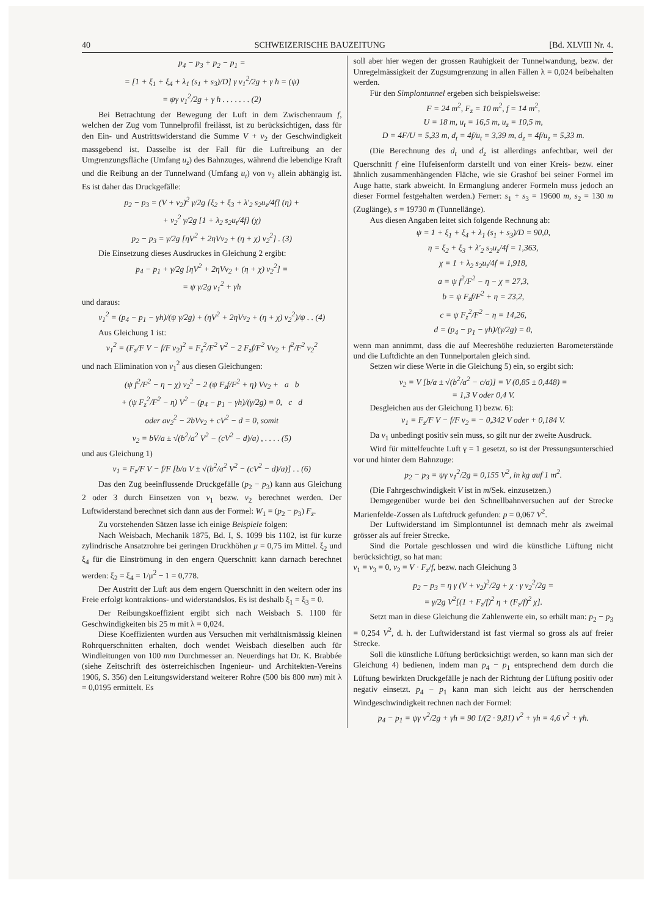40 SCHWEIZERISCHE BAUZEITUNG [Bd. XLVIII Nr. 4.
p<sub>4</sub> − p<sub>3</sub> + p<sub>2</sub> − p<sub>1</sub> =
= [1 + ξ<sub>1</sub> + ξ<sub>4</sub> + λ<sub>1</sub> (s<sub>1</sub> + s<sub>3</sub>)/D] γ v<sub>1</sub><sup>2</sup>/2g + γ h = (ψ)
= ψγ v<sub>1</sub><sup>2</sup>/2g + γ h . . . . . . . (2)
Bei Betrachtung der Bewegung der Luft in dem Zwischenraum f, welchen der Zug vom Tunnelprofil freilässt, ist zu berücksichtigen, dass für den Ein- und Austrittswiderstand die Summe V + v<sub>2</sub> der Geschwindigkeit massgebend ist. Dasselbe ist der Fall für die Luftreibung an der Umgrenzungsfläche (Umfang u<sub>z</sub>) des Bahnzuges, während die lebendige Kraft und die Reibung an der Tunnelwand (Umfang u<sub>t</sub>) von v<sub>2</sub> allein abhängig ist. Es ist daher das Druckgefälle:
p<sub>2</sub> − p<sub>3</sub> = (V + v<sub>2</sub>)<sup>2</sup> γ/2g [ξ<sub>2</sub> + ξ<sub>3</sub> + λ'<sub>2</sub> s<sub>2</sub>u<sub>z</sub>/4f] (η) +
+ v<sub>2</sub><sup>2</sup> γ/2g [1 + λ<sub>2</sub> s<sub>2</sub>u<sub>t</sub>/4f] (χ)
p<sub>2</sub> − p<sub>3</sub> = γ/2g [ηV<sup>2</sup> + 2ηVv<sub>2</sub> + (η + χ) v<sub>2</sub><sup>2</sup>] . (3)
Die Einsetzung dieses Ausdruckes in Gleichung 2 ergibt:
p<sub>4</sub> − p<sub>1</sub> + γ/2g [ηV<sup>2</sup> + 2ηVv<sub>2</sub> + (η + χ) v<sub>2</sub><sup>2</sup>] =
= ψ γ/2g v<sub>1</sub><sup>2</sup> + γh
und daraus:
v<sub>1</sub><sup>2</sup> = (p<sub>4</sub> − p<sub>1</sub> − γh)/(ψ γ/2g) + (ηV<sup>2</sup> + 2ηVv<sub>2</sub> + (η + χ) v<sub>2</sub><sup>2</sup>)/ψ . . (4)
Aus Gleichung 1 ist:
v<sub>1</sub><sup>2</sup> = (F<sub>z</sub>/F V − f/F v<sub>2</sub>)<sup>2</sup> = F<sub>z</sub><sup>2</sup>/F<sup>2</sup> V<sup>2</sup> − 2 F<sub>z</sub>f/F<sup>2</sup> Vv<sub>2</sub> + f<sup>2</sup>/F<sup>2</sup> v<sub>2</sub><sup>2</sup>
und nach Elimination von v<sub>1</sub><sup>2</sup> aus diesen Gleichungen:
(ψ f<sup>2</sup>/F<sup>2</sup> − η − χ) v<sub>2</sub><sup>2</sup> − 2 (ψ F<sub>z</sub>f/F<sup>2</sup> + η) Vv<sub>2</sub> + a b
+ (ψ F<sub>z</sub><sup>2</sup>/F<sup>2</sup> − η) V<sup>2</sup> − (p<sub>4</sub> − p<sub>1</sub> − γh)/(γ/2g) = 0, c d
oder av<sub>2</sub><sup>2</sup> − 2bVv<sub>2</sub> + cV<sup>2</sup> − d = 0, somit
v<sub>2</sub> = bV/a ± √(b<sup>2</sup>/a<sup>2</sup> V<sup>2</sup> − (cV<sup>2</sup> − d)/a) , . . . . (5)
und aus Gleichung 1)
v<sub>1</sub> = F<sub>z</sub>/F V − f/F [b/a V ± √(b<sup>2</sup>/a<sup>2</sup> V<sup>2</sup> − (cV<sup>2</sup> − d)/a)] . . (6)
Das den Zug beeinflussende Druckgefälle (p<sub>2</sub> − p<sub>3</sub>) kann aus Gleichung 2 oder 3 durch Einsetzen von v<sub>1</sub> bezw. v<sub>2</sub> berechnet werden. Der Luftwiderstand berechnet sich dann aus der Formel: W<sub>1</sub> = (p<sub>2</sub> − p<sub>3</sub>) F<sub>z</sub>.
Zu vorstehenden Sätzen lasse ich einige Beispiele folgen:
Nach Weisbach, Mechanik 1875, Bd. I, S. 1099 bis 1102, ist für kurze zylindrische Ansatzrohre bei geringen Druckhöhen μ = 0,75 im Mittel. ξ<sub>2</sub> und ξ<sub>4</sub> für die Einströmung in den engern Querschnitt kann darnach berechnet werden: ξ<sub>2</sub> = ξ<sub>4</sub> = 1/μ<sup>2</sup> − 1 = 0,778.
Der Austritt der Luft aus dem engern Querschnitt in den weitern oder ins Freie erfolgt kontraktions- und widerstandslos. Es ist deshalb ξ<sub>1</sub> = ξ<sub>3</sub> = 0.
Der Reibungskoeffizient ergibt sich nach Weisbach S. 1100 für Geschwindigkeiten bis 25 m mit λ = 0,024.
Diese Koeffizienten wurden aus Versuchen mit verhältnismässig kleinen Rohrquerschnitten erhalten, doch wendet Weisbach dieselben auch für Windleitungen von 100 mm Durchmesser an. Neuerdings hat Dr. K. Brabbée (siehe Zeitschrift des österreichischen Ingenieur- und Architekten-Vereins 1906, S. 356) den Leitungswiderstand weiterer Rohre (500 bis 800 mm) mit λ = 0,0195 ermittelt. Es
soll aber hier wegen der grossen Rauhigkeit der Tunnelwandung, bezw. der Unregelmässigkeit der Zugsumgrenzung in allen Fällen λ = 0,024 beibehalten werden.
Für den Simplontunnel ergeben sich beispielsweise:
F = 24 m<sup>2</sup>, F<sub>z</sub> = 10 m<sup>2</sup>, f = 14 m<sup>2</sup>,
U = 18 m, u<sub>t</sub> = 16,5 m, u<sub>z</sub> = 10,5 m,
D = 4F/U = 5,33 m, d<sub>t</sub> = 4f/u<sub>t</sub> = 3,39 m, d<sub>z</sub> = 4f/u<sub>z</sub> = 5,33 m.
(Die Berechnung des d<sub>t</sub> und d<sub>z</sub> ist allerdings anfechtbar, weil der Querschnitt f eine Hufeisenform darstellt und von einer Kreis- bezw. einer ähnlich zusammenhängenden Fläche, wie sie Grashof bei seiner Formel im Auge hatte, stark abweicht. In Ermanglung anderer Formeln muss jedoch an dieser Formel festgehalten werden.) Ferner: s<sub>1</sub> + s<sub>3</sub> = 19600 m, s<sub>2</sub> = 130 m (Zuglänge), s = 19730 m (Tunnellänge).
Aus diesen Angaben leitet sich folgende Rechnung ab:
ψ = 1 + ξ<sub>1</sub> + ξ<sub>4</sub> + λ<sub>1</sub> (s<sub>1</sub> + s<sub>3</sub>)/D = 90,0,
η = ξ<sub>2</sub> + ξ<sub>3</sub> + λ'<sub>2</sub> s<sub>2</sub>u<sub>z</sub>/4f = 1,363,
χ = 1 + λ<sub>2</sub> s<sub>2</sub>u<sub>t</sub>/4f = 1,918,
a = ψ f<sup>2</sup>/F<sup>2</sup> − η − χ = 27,3,
b = ψ F<sub>z</sub>f/F<sup>2</sup> + η = 23,2,
c = ψ F<sub>z</sub><sup>2</sup>/F<sup>2</sup> − η = 14,26,
d = (p<sub>4</sub> − p<sub>1</sub> − γh)/(γ/2g) = 0,
wenn man annimmt, dass die auf Meereshöhe reduzierten Barometerstände und die Luftdichte an den Tunnelportalen gleich sind.
Setzen wir diese Werte in die Gleichung 5) ein, so ergibt sich:
v<sub>2</sub> = V [b/a ± √(b<sup>2</sup>/a<sup>2</sup> − c/a)] = V (0,85 ± 0,448) =
= 1,3 V oder 0,4 V.
Desgleichen aus der Gleichung 1) bezw. 6):
v<sub>1</sub> = F<sub>z</sub>/F V − f/F v<sub>2</sub> = − 0,342 V oder + 0,184 V.
Da v<sub>1</sub> unbedingt positiv sein muss, so gilt nur der zweite Ausdruck.
Wird für mittelfeuchte Luft γ = 1 gesetzt, so ist der Pressungsunterschied vor und hinter dem Bahnzuge:
p<sub>2</sub> − p<sub>3</sub> = ψγ v<sub>1</sub><sup>2</sup>/2g = 0,155 V<sup>2</sup>, in kg auf 1 m<sup>2</sup>.
(Die Fahrgeschwindigkeit V ist in m/Sek. einzusetzen.)
Demgegenüber wurde bei den Schnellbahnversuchen auf der Strecke Marienfelde-Zossen als Luftdruck gefunden: p = 0,067 V<sup>2</sup>.
Der Luftwiderstand im Simplontunnel ist demnach mehr als zweimal grösser als auf freier Strecke.
Sind die Portale geschlossen und wird die künstliche Lüftung nicht berücksichtigt, so hat man:
v<sub>1</sub> = v<sub>3</sub> = 0, v<sub>2</sub> = V · F<sub>z</sub>/f, bezw. nach Gleichung 3
p<sub>2</sub> − p<sub>3</sub> = η γ (V + v<sub>2</sub>)<sup>2</sup>/2g + χ · γ v<sub>2</sub><sup>2</sup>/2g =
= γ/2g V<sup>2</sup>[(1 + F<sub>z</sub>/f)<sup>2</sup> η + (F<sub>z</sub>/f)<sup>2</sup> χ].
Setzt man in diese Gleichung die Zahlenwerte ein, so erhält man: p<sub>2</sub> − p<sub>3</sub> = 0,254 V<sup>2</sup>, d. h. der Luftwiderstand ist fast viermal so gross als auf freier Strecke.
Soll die künstliche Lüftung berücksichtigt werden, so kann man sich der Gleichung 4) bedienen, indem man p<sub>4</sub> − p<sub>1</sub> entsprechend dem durch die Lüftung bewirkten Druckgefälle je nach der Richtung der Lüftung positiv oder negativ einsetzt. p<sub>4</sub> − p<sub>1</sub> kann man sich leicht aus der herrschenden Windgeschwindigkeit rechnen nach der Formel:
p<sub>4</sub> − p<sub>1</sub> = ψγ v<sup>2</sup>/2g + γh = 90 1/(2 · 9,81) v<sup>2</sup> + γh = 4,6 v<sup>2</sup> + γh.